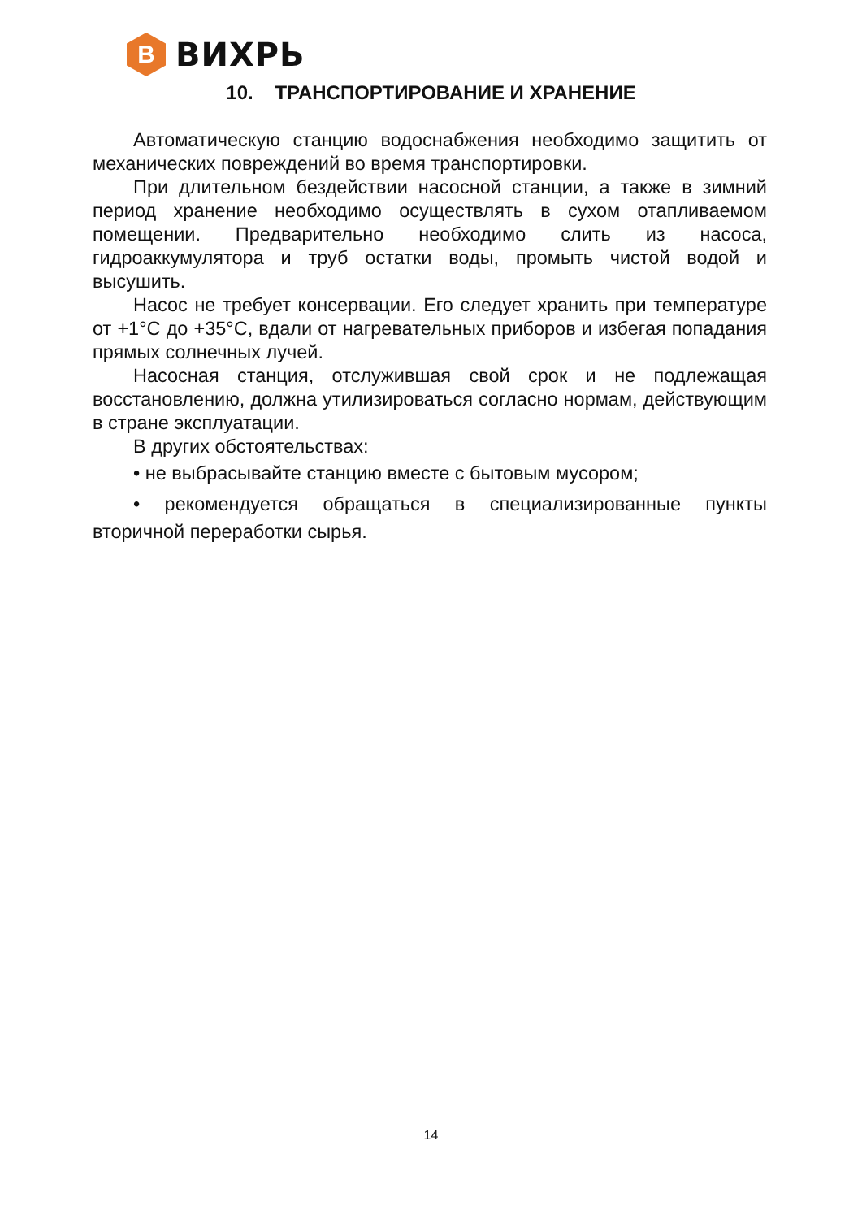В
ВИХРЬ
10. ТРАНСПОРТИРОВАНИЕ И ХРАНЕНИЕ
Автоматическую станцию водоснабжения необходимо защитить от механических повреждений во время транспортировки.
При длительном бездействии насосной станции, а также в зимний период хранение необходимо осуществлять в сухом отапливаемом помещении. Предварительно необходимо слить из насоса, гидроаккумулятора и труб остатки воды, промыть чистой водой и высушить.
Насос не требует консервации. Его следует хранить при температуре от +1°С до +35°С, вдали от нагревательных приборов и избегая попадания прямых солнечных лучей.
Насосная станция, отслужившая свой срок и не подлежащая восстановлению, должна утилизироваться согласно нормам, действующим в стране эксплуатации.
В других обстоятельствах:
• не выбрасывайте станцию вместе с бытовым мусором;
• рекомендуется обращаться в специализированные пункты вторичной переработки сырья.
14